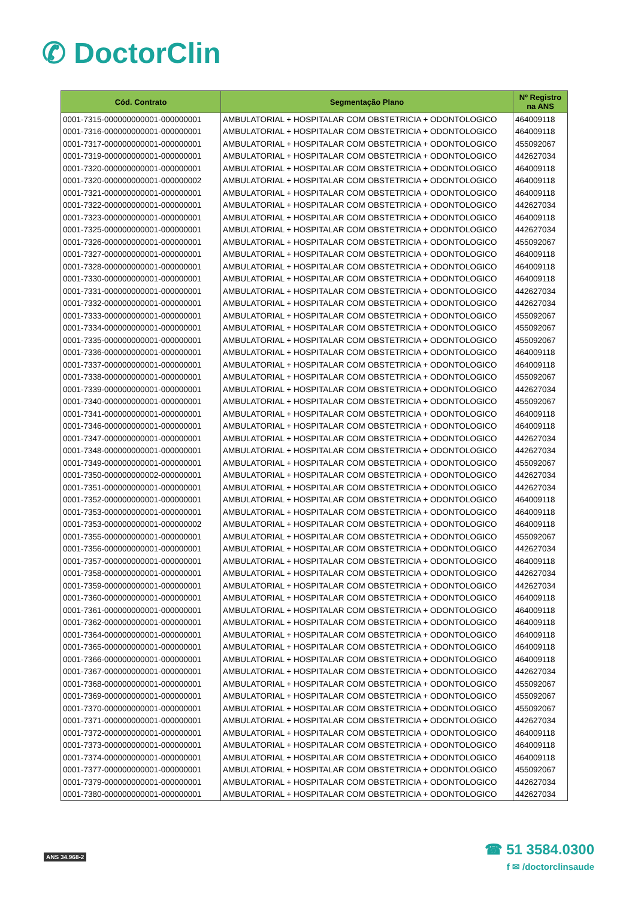✆ DoctorClin
| Cód. Contrato | Segmentação Plano | Nº Registro na ANS |
| --- | --- | --- |
| 0001-7315-000000000001-000000001 | AMBULATORIAL + HOSPITALAR COM OBSTETRICIA + ODONTOLOGICO | 464009118 |
| 0001-7316-000000000001-000000001 | AMBULATORIAL + HOSPITALAR COM OBSTETRICIA + ODONTOLOGICO | 464009118 |
| 0001-7317-000000000001-000000001 | AMBULATORIAL + HOSPITALAR COM OBSTETRICIA + ODONTOLOGICO | 455092067 |
| 0001-7319-000000000001-000000001 | AMBULATORIAL + HOSPITALAR COM OBSTETRICIA + ODONTOLOGICO | 442627034 |
| 0001-7320-000000000001-000000001 | AMBULATORIAL + HOSPITALAR COM OBSTETRICIA + ODONTOLOGICO | 464009118 |
| 0001-7320-000000000001-000000002 | AMBULATORIAL + HOSPITALAR COM OBSTETRICIA + ODONTOLOGICO | 464009118 |
| 0001-7321-000000000001-000000001 | AMBULATORIAL + HOSPITALAR COM OBSTETRICIA + ODONTOLOGICO | 464009118 |
| 0001-7322-000000000001-000000001 | AMBULATORIAL + HOSPITALAR COM OBSTETRICIA + ODONTOLOGICO | 442627034 |
| 0001-7323-000000000001-000000001 | AMBULATORIAL + HOSPITALAR COM OBSTETRICIA + ODONTOLOGICO | 464009118 |
| 0001-7325-000000000001-000000001 | AMBULATORIAL + HOSPITALAR COM OBSTETRICIA + ODONTOLOGICO | 442627034 |
| 0001-7326-000000000001-000000001 | AMBULATORIAL + HOSPITALAR COM OBSTETRICIA + ODONTOLOGICO | 455092067 |
| 0001-7327-000000000001-000000001 | AMBULATORIAL + HOSPITALAR COM OBSTETRICIA + ODONTOLOGICO | 464009118 |
| 0001-7328-000000000001-000000001 | AMBULATORIAL + HOSPITALAR COM OBSTETRICIA + ODONTOLOGICO | 464009118 |
| 0001-7330-000000000001-000000001 | AMBULATORIAL + HOSPITALAR COM OBSTETRICIA + ODONTOLOGICO | 464009118 |
| 0001-7331-000000000001-000000001 | AMBULATORIAL + HOSPITALAR COM OBSTETRICIA + ODONTOLOGICO | 442627034 |
| 0001-7332-000000000001-000000001 | AMBULATORIAL + HOSPITALAR COM OBSTETRICIA + ODONTOLOGICO | 442627034 |
| 0001-7333-000000000001-000000001 | AMBULATORIAL + HOSPITALAR COM OBSTETRICIA + ODONTOLOGICO | 455092067 |
| 0001-7334-000000000001-000000001 | AMBULATORIAL + HOSPITALAR COM OBSTETRICIA + ODONTOLOGICO | 455092067 |
| 0001-7335-000000000001-000000001 | AMBULATORIAL + HOSPITALAR COM OBSTETRICIA + ODONTOLOGICO | 455092067 |
| 0001-7336-000000000001-000000001 | AMBULATORIAL + HOSPITALAR COM OBSTETRICIA + ODONTOLOGICO | 464009118 |
| 0001-7337-000000000001-000000001 | AMBULATORIAL + HOSPITALAR COM OBSTETRICIA + ODONTOLOGICO | 464009118 |
| 0001-7338-000000000001-000000001 | AMBULATORIAL + HOSPITALAR COM OBSTETRICIA + ODONTOLOGICO | 455092067 |
| 0001-7339-000000000001-000000001 | AMBULATORIAL + HOSPITALAR COM OBSTETRICIA + ODONTOLOGICO | 442627034 |
| 0001-7340-000000000001-000000001 | AMBULATORIAL + HOSPITALAR COM OBSTETRICIA + ODONTOLOGICO | 455092067 |
| 0001-7341-000000000001-000000001 | AMBULATORIAL + HOSPITALAR COM OBSTETRICIA + ODONTOLOGICO | 464009118 |
| 0001-7346-000000000001-000000001 | AMBULATORIAL + HOSPITALAR COM OBSTETRICIA + ODONTOLOGICO | 464009118 |
| 0001-7347-000000000001-000000001 | AMBULATORIAL + HOSPITALAR COM OBSTETRICIA + ODONTOLOGICO | 442627034 |
| 0001-7348-000000000001-000000001 | AMBULATORIAL + HOSPITALAR COM OBSTETRICIA + ODONTOLOGICO | 442627034 |
| 0001-7349-000000000001-000000001 | AMBULATORIAL + HOSPITALAR COM OBSTETRICIA + ODONTOLOGICO | 455092067 |
| 0001-7350-000000000002-000000001 | AMBULATORIAL + HOSPITALAR COM OBSTETRICIA + ODONTOLOGICO | 442627034 |
| 0001-7351-000000000001-000000001 | AMBULATORIAL + HOSPITALAR COM OBSTETRICIA + ODONTOLOGICO | 442627034 |
| 0001-7352-000000000001-000000001 | AMBULATORIAL + HOSPITALAR COM OBSTETRICIA + ODONTOLOGICO | 464009118 |
| 0001-7353-000000000001-000000001 | AMBULATORIAL + HOSPITALAR COM OBSTETRICIA + ODONTOLOGICO | 464009118 |
| 0001-7353-000000000001-000000002 | AMBULATORIAL + HOSPITALAR COM OBSTETRICIA + ODONTOLOGICO | 464009118 |
| 0001-7355-000000000001-000000001 | AMBULATORIAL + HOSPITALAR COM OBSTETRICIA + ODONTOLOGICO | 455092067 |
| 0001-7356-000000000001-000000001 | AMBULATORIAL + HOSPITALAR COM OBSTETRICIA + ODONTOLOGICO | 442627034 |
| 0001-7357-000000000001-000000001 | AMBULATORIAL + HOSPITALAR COM OBSTETRICIA + ODONTOLOGICO | 464009118 |
| 0001-7358-000000000001-000000001 | AMBULATORIAL + HOSPITALAR COM OBSTETRICIA + ODONTOLOGICO | 442627034 |
| 0001-7359-000000000001-000000001 | AMBULATORIAL + HOSPITALAR COM OBSTETRICIA + ODONTOLOGICO | 442627034 |
| 0001-7360-000000000001-000000001 | AMBULATORIAL + HOSPITALAR COM OBSTETRICIA + ODONTOLOGICO | 464009118 |
| 0001-7361-000000000001-000000001 | AMBULATORIAL + HOSPITALAR COM OBSTETRICIA + ODONTOLOGICO | 464009118 |
| 0001-7362-000000000001-000000001 | AMBULATORIAL + HOSPITALAR COM OBSTETRICIA + ODONTOLOGICO | 464009118 |
| 0001-7364-000000000001-000000001 | AMBULATORIAL + HOSPITALAR COM OBSTETRICIA + ODONTOLOGICO | 464009118 |
| 0001-7365-000000000001-000000001 | AMBULATORIAL + HOSPITALAR COM OBSTETRICIA + ODONTOLOGICO | 464009118 |
| 0001-7366-000000000001-000000001 | AMBULATORIAL + HOSPITALAR COM OBSTETRICIA + ODONTOLOGICO | 464009118 |
| 0001-7367-000000000001-000000001 | AMBULATORIAL + HOSPITALAR COM OBSTETRICIA + ODONTOLOGICO | 442627034 |
| 0001-7368-000000000001-000000001 | AMBULATORIAL + HOSPITALAR COM OBSTETRICIA + ODONTOLOGICO | 455092067 |
| 0001-7369-000000000001-000000001 | AMBULATORIAL + HOSPITALAR COM OBSTETRICIA + ODONTOLOGICO | 455092067 |
| 0001-7370-000000000001-000000001 | AMBULATORIAL + HOSPITALAR COM OBSTETRICIA + ODONTOLOGICO | 455092067 |
| 0001-7371-000000000001-000000001 | AMBULATORIAL + HOSPITALAR COM OBSTETRICIA + ODONTOLOGICO | 442627034 |
| 0001-7372-000000000001-000000001 | AMBULATORIAL + HOSPITALAR COM OBSTETRICIA + ODONTOLOGICO | 464009118 |
| 0001-7373-000000000001-000000001 | AMBULATORIAL + HOSPITALAR COM OBSTETRICIA + ODONTOLOGICO | 464009118 |
| 0001-7374-000000000001-000000001 | AMBULATORIAL + HOSPITALAR COM OBSTETRICIA + ODONTOLOGICO | 464009118 |
| 0001-7377-000000000001-000000001 | AMBULATORIAL + HOSPITALAR COM OBSTETRICIA + ODONTOLOGICO | 455092067 |
| 0001-7379-000000000001-000000001 | AMBULATORIAL + HOSPITALAR COM OBSTETRICIA + ODONTOLOGICO | 442627034 |
| 0001-7380-000000000001-000000001 | AMBULATORIAL + HOSPITALAR COM OBSTETRICIA + ODONTOLOGICO | 442627034 |
ANS 34.968-2
☎ 51 3584.0300
f ✉ /doctorclinsaude